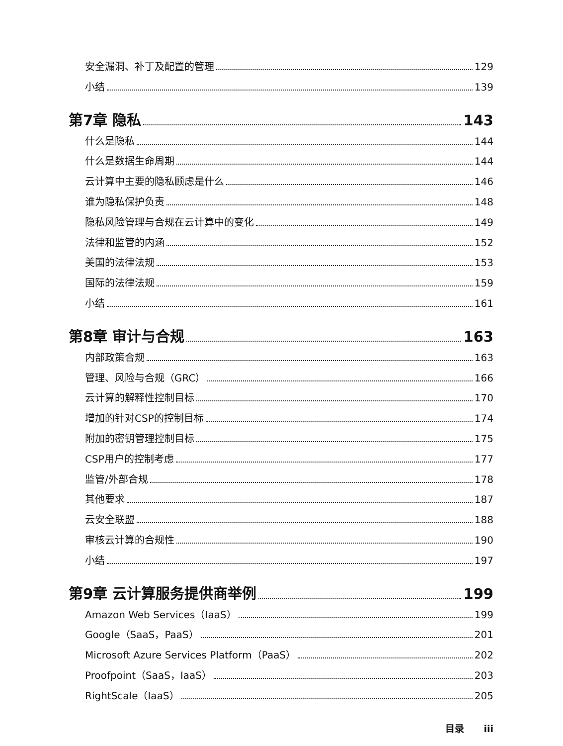安全漏洞、补丁及配置的管理 129
小结 139
第7章 隐私 143
什么是隐私 144
什么是数据生命周期 144
云计算中主要的隐私顾虑是什么 146
谁为隐私保护负责 148
隐私风险管理与合规在云计算中的变化 149
法律和监管的内涵 152
美国的法律法规 153
国际的法律法规 159
小结 161
第8章 审计与合规 163
内部政策合规 163
管理、风险与合规（GRC） 166
云计算的解释性控制目标 170
增加的针对CSP的控制目标 174
附加的密钥管理控制目标 175
CSP用户的控制考虑 177
监管/外部合规 178
其他要求 187
云安全联盟 188
审核云计算的合规性 190
小结 197
第9章 云计算服务提供商举例 199
Amazon Web Services（IaaS） 199
Google（SaaS，PaaS） 201
Microsoft Azure Services Platform（PaaS） 202
Proofpoint（SaaS，IaaS） 203
RightScale（IaaS） 205
目录 iii